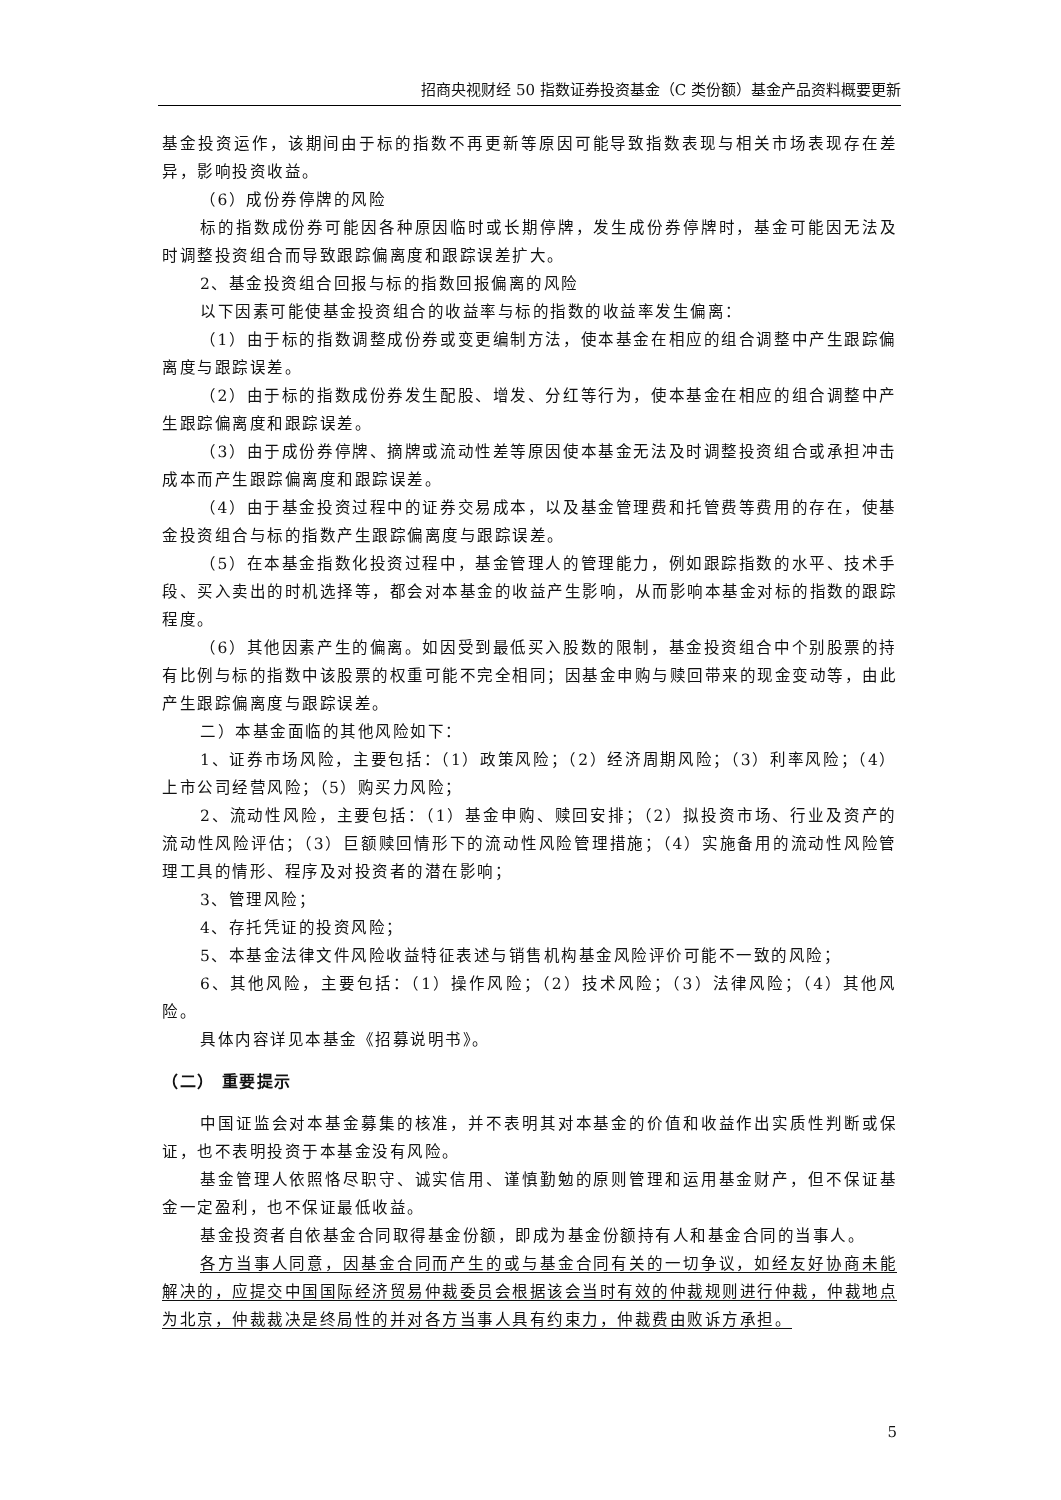招商央视财经 50 指数证券投资基金（C 类份额）基金产品资料概要更新
基金投资运作，该期间由于标的指数不再更新等原因可能导致指数表现与相关市场表现存在差异，影响投资收益。
（6）成份券停牌的风险
标的指数成份券可能因各种原因临时或长期停牌，发生成份券停牌时，基金可能因无法及时调整投资组合而导致跟踪偏离度和跟踪误差扩大。
2、基金投资组合回报与标的指数回报偏离的风险
以下因素可能使基金投资组合的收益率与标的指数的收益率发生偏离：
（1）由于标的指数调整成份券或变更编制方法，使本基金在相应的组合调整中产生跟踪偏离度与跟踪误差。
（2）由于标的指数成份券发生配股、增发、分红等行为，使本基金在相应的组合调整中产生跟踪偏离度和跟踪误差。
（3）由于成份券停牌、摘牌或流动性差等原因使本基金无法及时调整投资组合或承担冲击成本而产生跟踪偏离度和跟踪误差。
（4）由于基金投资过程中的证券交易成本，以及基金管理费和托管费等费用的存在，使基金投资组合与标的指数产生跟踪偏离度与跟踪误差。
（5）在本基金指数化投资过程中，基金管理人的管理能力，例如跟踪指数的水平、技术手段、买入卖出的时机选择等，都会对本基金的收益产生影响，从而影响本基金对标的指数的跟踪程度。
（6）其他因素产生的偏离。如因受到最低买入股数的限制，基金投资组合中个别股票的持有比例与标的指数中该股票的权重可能不完全相同；因基金申购与赎回带来的现金变动等，由此产生跟踪偏离度与跟踪误差。
二）本基金面临的其他风险如下：
1、证券市场风险，主要包括：（1）政策风险；（2）经济周期风险；（3）利率风险；（4）上市公司经营风险；（5）购买力风险；
2、流动性风险，主要包括：（1）基金申购、赎回安排；（2）拟投资市场、行业及资产的流动性风险评估；（3）巨额赎回情形下的流动性风险管理措施；（4）实施备用的流动性风险管理工具的情形、程序及对投资者的潜在影响；
3、管理风险；
4、存托凭证的投资风险；
5、本基金法律文件风险收益特征表述与销售机构基金风险评价可能不一致的风险；
6、其他风险，主要包括：（1）操作风险；（2）技术风险；（3）法律风险；（4）其他风险。
具体内容详见本基金《招募说明书》。
（二） 重要提示
中国证监会对本基金募集的核准，并不表明其对本基金的价值和收益作出实质性判断或保证，也不表明投资于本基金没有风险。
基金管理人依照恪尽职守、诚实信用、谨慎勤勉的原则管理和运用基金财产，但不保证基金一定盈利，也不保证最低收益。
基金投资者自依基金合同取得基金份额，即成为基金份额持有人和基金合同的当事人。
各方当事人同意，因基金合同而产生的或与基金合同有关的一切争议，如经友好协商未能解决的，应提交中国国际经济贸易仲裁委员会根据该会当时有效的仲裁规则进行仲裁，仲裁地点为北京，仲裁裁决是终局性的并对各方当事人具有约束力，仲裁费由败诉方承担。
5